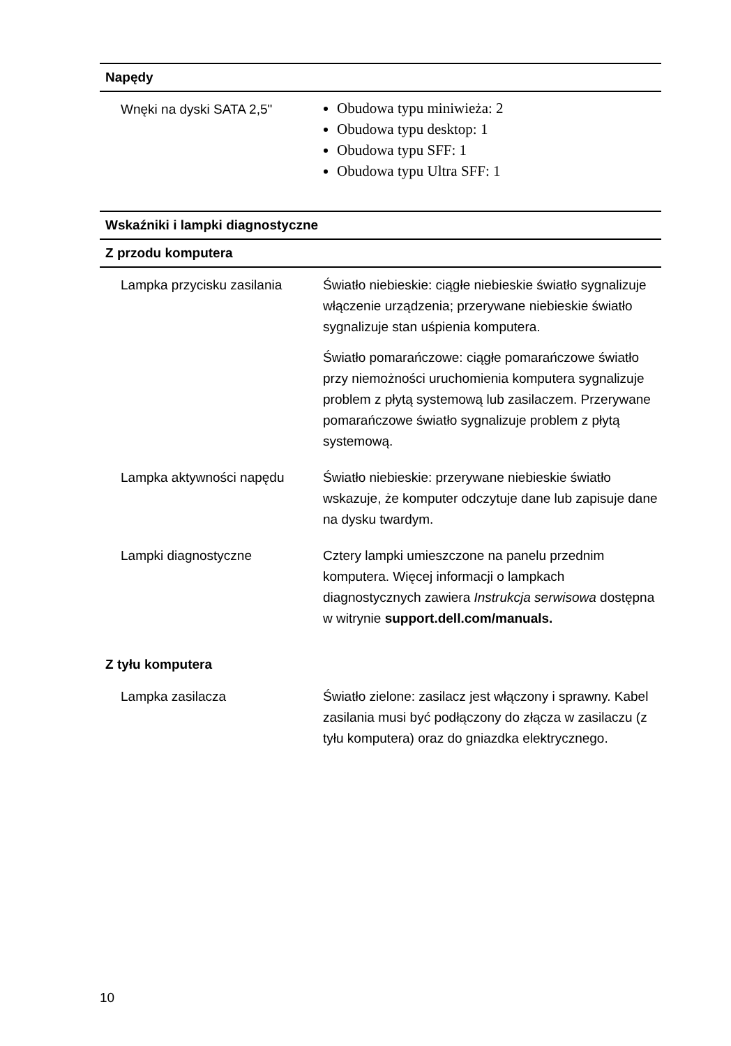| Napędy | |
| --- | --- |
| Wnęki na dyski SATA 2,5" | Obudowa typu miniwieża: 2 Obudowa typu desktop: 1 Obudowa typu SFF: 1 Obudowa typu Ultra SFF: 1 |
| Wskaźniki i lampki diagnostyczne | |
| Z przodu komputera | |
| Lampka przycisku zasilania | Światło niebieskie: ciągłe niebieskie światło sygnalizuje włączenie urządzenia; przerywane niebieskie światło sygnalizuje stan uśpienia komputera. Światło pomarańczowe: ciągłe pomarańczowe światło przy niemożności uruchomienia komputera sygnalizuje problem z płytą systemową lub zasilaczem. Przerywane pomarańczowe światło sygnalizuje problem z płytą systemową. |
| Lampka aktywności napędu | Światło niebieskie: przerywane niebieskie światło wskazuje, że komputer odczytuje dane lub zapisuje dane na dysku twardym. |
| Lampki diagnostyczne | Cztery lampki umieszczone na panelu przednim komputera. Więcej informacji o lampkach diagnostycznych zawiera Instrukcja serwisowa dostępna w witrynie support.dell.com/manuals. |
| Z tyłu komputera | |
| Lampka zasilacza | Światło zielone: zasilacz jest włączony i sprawny. Kabel zasilania musi być podłączony do złącza w zasilaczu (z tyłu komputera) oraz do gniazdka elektrycznego. |
10